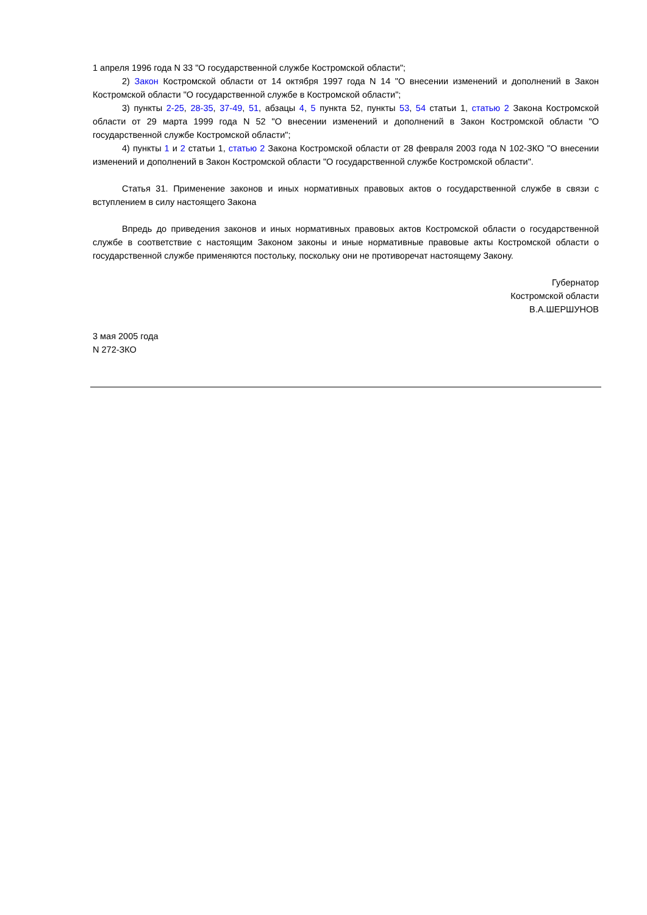1 апреля 1996 года N 33 "О государственной службе Костромской области";
2) Закон Костромской области от 14 октября 1997 года N 14 "О внесении изменений и дополнений в Закон Костромской области "О государственной службе в Костромской области";
3) пункты 2-25, 28-35, 37-49, 51, абзацы 4, 5 пункта 52, пункты 53, 54 статьи 1, статью 2 Закона Костромской области от 29 марта 1999 года N 52 "О внесении изменений и дополнений в Закон Костромской области "О государственной службе Костромской области";
4) пункты 1 и 2 статьи 1, статью 2 Закона Костромской области от 28 февраля 2003 года N 102-ЗКО "О внесении изменений и дополнений в Закон Костромской области "О государственной службе Костромской области".
Статья 31. Применение законов и иных нормативных правовых актов о государственной службе в связи с вступлением в силу настоящего Закона
Впредь до приведения законов и иных нормативных правовых актов Костромской области о государственной службе в соответствие с настоящим Законом законы и иные нормативные правовые акты Костромской области о государственной службе применяются постольку, поскольку они не противоречат настоящему Закону.
Губернатор
Костромской области
В.А.ШЕРШУНОВ
3 мая 2005 года
N 272-ЗКО